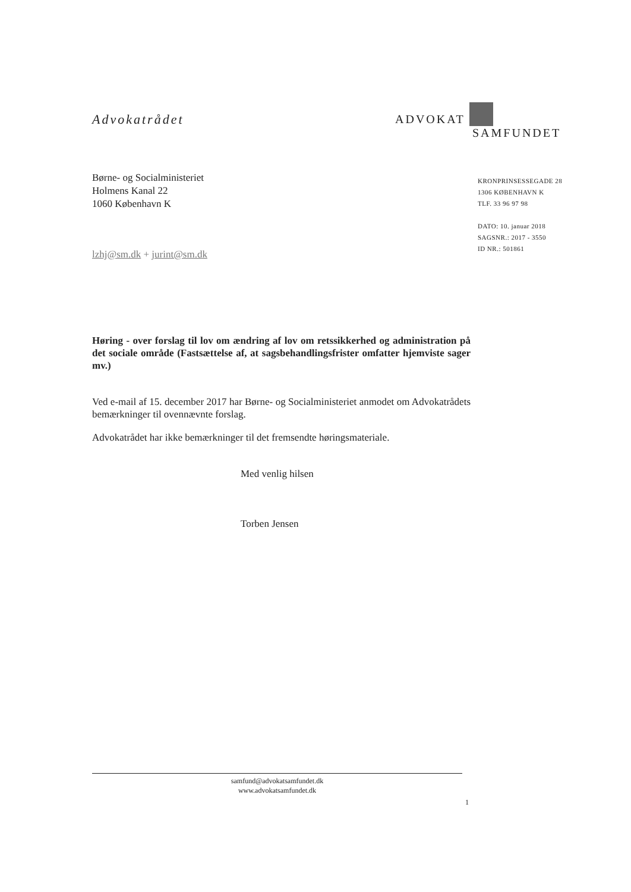Advokatrådet
ADVOKAT
SAMFUNDET
Børne- og Socialministeriet
Holmens Kanal 22
1060 København K
KRONPRINSESSEGADE 28
1306 KØBENHAVN K
TLF. 33 96 97 98
DATO: 10. januar 2018
SAGSNR.: 2017 - 3550
ID NR.: 501861
lzhj@sm.dk + jurint@sm.dk
Høring - over forslag til lov om ændring af lov om retssikkerhed og administration på det sociale område (Fastsættelse af, at sagsbehandlingsfrister omfatter hjemviste sager mv.)
Ved e-mail af 15. december 2017 har Børne- og Socialministeriet anmodet om Advokatrådets bemærkninger til ovennævnte forslag.
Advokatrådet har ikke bemærkninger til det fremsendte høringsmateriale.
Med venlig hilsen
Torben Jensen
samfund@advokatsamfundet.dk
www.advokatsamfundet.dk
1